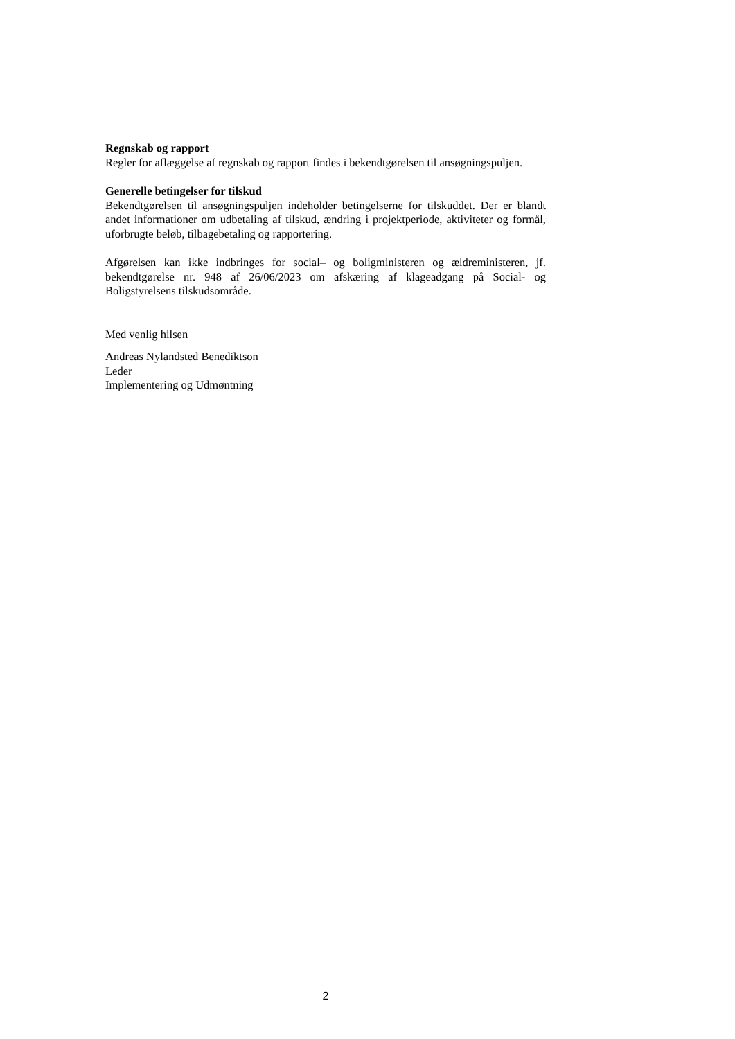Regnskab og rapport
Regler for aflæggelse af regnskab og rapport findes i bekendtgørelsen til ansøgningspuljen.
Generelle betingelser for tilskud
Bekendtgørelsen til ansøgningspuljen indeholder betingelserne for tilskuddet. Der er blandt andet informationer om udbetaling af tilskud, ændring i projektperiode, aktiviteter og formål, uforbrugte beløb, tilbagebetaling og rapportering.
Afgørelsen kan ikke indbringes for social– og boligministeren og ældreministeren, jf. bekendtgørelse nr. 948 af 26/06/2023 om afskæring af klageadgang på Social- og Boligstyrelsens tilskudsområde.
Med venlig hilsen
Andreas Nylandsted Benediktson
Leder
Implementering og Udmøntning
2